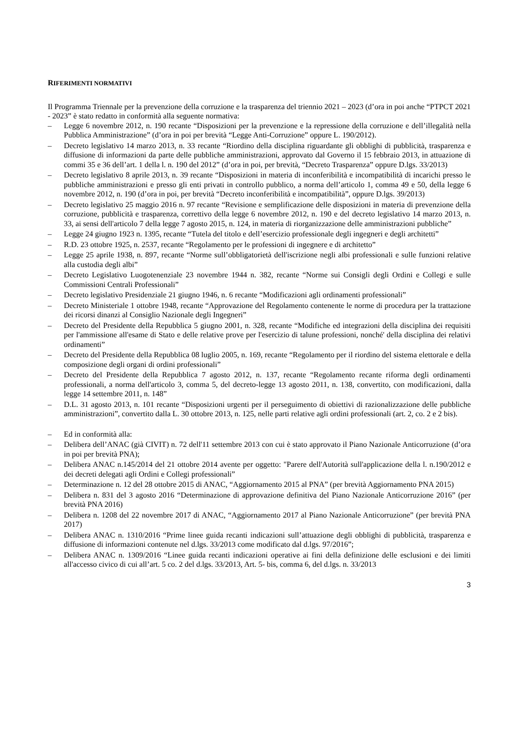RIFERIMENTI NORMATIVI
Il Programma Triennale per la prevenzione della corruzione e la trasparenza del triennio 2021 – 2023 (d’ora in poi anche “PTPCT 2021 - 2023” è stato redatto in conformità alla seguente normativa:
– Legge 6 novembre 2012, n. 190 recante “Disposizioni per la prevenzione e la repressione della corruzione e dell’illegalità nella Pubblica Amministrazione” (d’ora in poi per brevità “Legge Anti-Corruzione” oppure L. 190/2012).
– Decreto legislativo 14 marzo 2013, n. 33 recante “Riordino della disciplina riguardante gli obblighi di pubblicità, trasparenza e diffusione di informazioni da parte delle pubbliche amministrazioni, approvato dal Governo il 15 febbraio 2013, in attuazione di commi 35 e 36 dell’art. 1 della l. n. 190 del 2012” (d’ora in poi, per brevità, “Decreto Trasparenza” oppure D.lgs. 33/2013)
– Decreto legislativo 8 aprile 2013, n. 39 recante “Disposizioni in materia di inconferibilità e incompatibilità di incarichi presso le pubbliche amministrazioni e presso gli enti privati in controllo pubblico, a norma dell’articolo 1, comma 49 e 50, della legge 6 novembre 2012, n. 190 (d’ora in poi, per brevità “Decreto inconferibilità e incompatibilità”, oppure D.lgs. 39/2013)
– Decreto legislativo 25 maggio 2016 n. 97 recante “Revisione e semplificazione delle disposizioni in materia di prevenzione della corruzione, pubblicità e trasparenza, correttivo della legge 6 novembre 2012, n. 190 e del decreto legislativo 14 marzo 2013, n. 33, ai sensi dell'articolo 7 della legge 7 agosto 2015, n. 124, in materia di riorganizzazione delle amministrazioni pubbliche”
– Legge 24 giugno 1923 n. 1395, recante “Tutela del titolo e dell’esercizio professionale degli ingegneri e degli architetti”
– R.D. 23 ottobre 1925, n. 2537, recante “Regolamento per le professioni di ingegnere e di architetto”
– Legge 25 aprile 1938, n. 897, recante “Norme sull’obbligatorietà dell'iscrizione negli albi professionali e sulle funzioni relative alla custodia degli albi”
– Decreto Legislativo Luogotenenziale 23 novembre 1944 n. 382, recante “Norme sui Consigli degli Ordini e Collegi e sulle Commissioni Centrali Professionali”
– Decreto legislativo Presidenziale 21 giugno 1946, n. 6 recante “Modificazioni agli ordinamenti professionali”
– Decreto Ministeriale 1 ottobre 1948, recante “Approvazione del Regolamento contenente le norme di procedura per la trattazione dei ricorsi dinanzi al Consiglio Nazionale degli Ingegneri”
– Decreto del Presidente della Repubblica 5 giugno 2001, n. 328, recante “Modifiche ed integrazioni della disciplina dei requisiti per l'ammissione all'esame di Stato e delle relative prove per l'esercizio di talune professioni, nonché' della disciplina dei relativi ordinamenti”
– Decreto del Presidente della Repubblica 08 luglio 2005, n. 169, recante “Regolamento per il riordino del sistema elettorale e della composizione degli organi di ordini professionali”
– Decreto del Presidente della Repubblica 7 agosto 2012, n. 137, recante “Regolamento recante riforma degli ordinamenti professionali, a norma dell'articolo 3, comma 5, del decreto-legge 13 agosto 2011, n. 138, convertito, con modificazioni, dalla legge 14 settembre 2011, n. 148”
– D.L. 31 agosto 2013, n. 101 recante “Disposizioni urgenti per il perseguimento di obiettivi di razionalizzazione delle pubbliche amministrazioni”, convertito dalla L. 30 ottobre 2013, n. 125, nelle parti relative agli ordini professionali (art. 2, co. 2 e 2 bis).
– Ed in conformità alla:
– Delibera dell’ANAC (già CIVIT) n. 72 dell'11 settembre 2013 con cui è stato approvato il Piano Nazionale Anticorruzione (d’ora in poi per brevità PNA);
– Delibera ANAC n.145/2014 del 21 ottobre 2014 avente per oggetto: "Parere dell'Autorità sull'applicazione della l. n.190/2012 e dei decreti delegati agli Ordini e Collegi professionali”
– Determinazione n. 12 del 28 ottobre 2015 di ANAC, “Aggiornamento 2015 al PNA” (per brevità Aggiornamento PNA 2015)
– Delibera n. 831 del 3 agosto 2016 “Determinazione di approvazione definitiva del Piano Nazionale Anticorruzione 2016” (per brevità PNA 2016)
– Delibera n. 1208 del 22 novembre 2017 di ANAC, “Aggiornamento 2017 al Piano Nazionale Anticorruzione” (per brevità PNA 2017)
– Delibera ANAC n. 1310/2016 “Prime linee guida recanti indicazioni sull’attuazione degli obblighi di pubblicità, trasparenza e diffusione di informazioni contenute nel d.lgs. 33/2013 come modificato dal d.lgs. 97/2016”;
– Delibera ANAC n. 1309/2016 “Linee guida recanti indicazioni operative ai fini della definizione delle esclusioni e dei limiti all'accesso civico di cui all’art. 5 co. 2 del d.lgs. 33/2013, Art. 5- bis, comma 6, del d.lgs. n. 33/2013
3